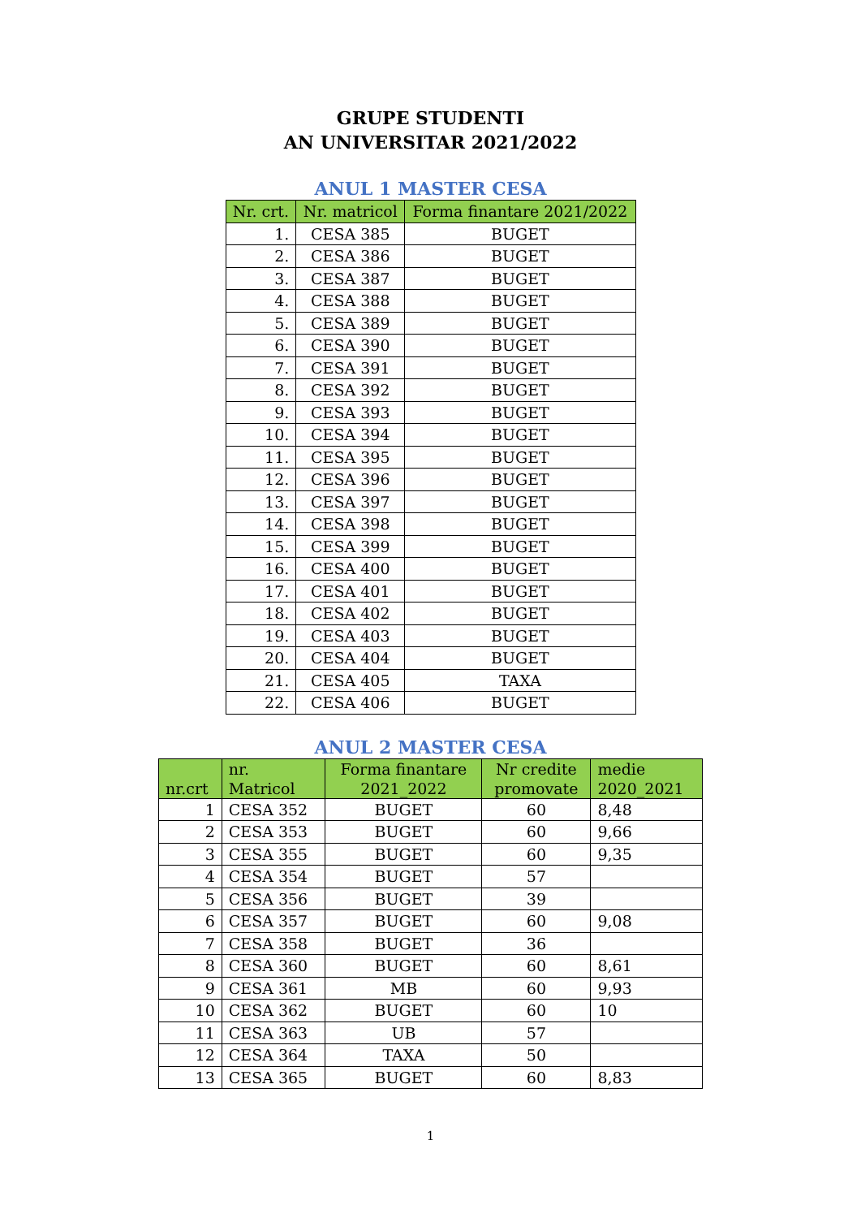GRUPE STUDENTI
AN UNIVERSITAR 2021/2022
ANUL 1 MASTER CESA
| Nr. crt. | Nr. matricol | Forma finantare 2021/2022 |
| --- | --- | --- |
| 1. | CESA 385 | BUGET |
| 2. | CESA 386 | BUGET |
| 3. | CESA 387 | BUGET |
| 4. | CESA 388 | BUGET |
| 5. | CESA 389 | BUGET |
| 6. | CESA 390 | BUGET |
| 7. | CESA 391 | BUGET |
| 8. | CESA 392 | BUGET |
| 9. | CESA 393 | BUGET |
| 10. | CESA 394 | BUGET |
| 11. | CESA 395 | BUGET |
| 12. | CESA 396 | BUGET |
| 13. | CESA 397 | BUGET |
| 14. | CESA 398 | BUGET |
| 15. | CESA 399 | BUGET |
| 16. | CESA 400 | BUGET |
| 17. | CESA 401 | BUGET |
| 18. | CESA 402 | BUGET |
| 19. | CESA 403 | BUGET |
| 20. | CESA 404 | BUGET |
| 21. | CESA 405 | TAXA |
| 22. | CESA 406 | BUGET |
ANUL 2 MASTER CESA
| nr.crt | nr. Matricol | Forma finantare 2021_2022 | Nr credite promovate | medie 2020_2021 |
| --- | --- | --- | --- | --- |
| 1 | CESA 352 | BUGET | 60 | 8,48 |
| 2 | CESA 353 | BUGET | 60 | 9,66 |
| 3 | CESA 355 | BUGET | 60 | 9,35 |
| 4 | CESA 354 | BUGET | 57 | |
| 5 | CESA 356 | BUGET | 39 | |
| 6 | CESA 357 | BUGET | 60 | 9,08 |
| 7 | CESA 358 | BUGET | 36 | |
| 8 | CESA 360 | BUGET | 60 | 8,61 |
| 9 | CESA 361 | MB | 60 | 9,93 |
| 10 | CESA 362 | BUGET | 60 | 10 |
| 11 | CESA 363 | UB | 57 | |
| 12 | CESA 364 | TAXA | 50 | |
| 13 | CESA 365 | BUGET | 60 | 8,83 |
1